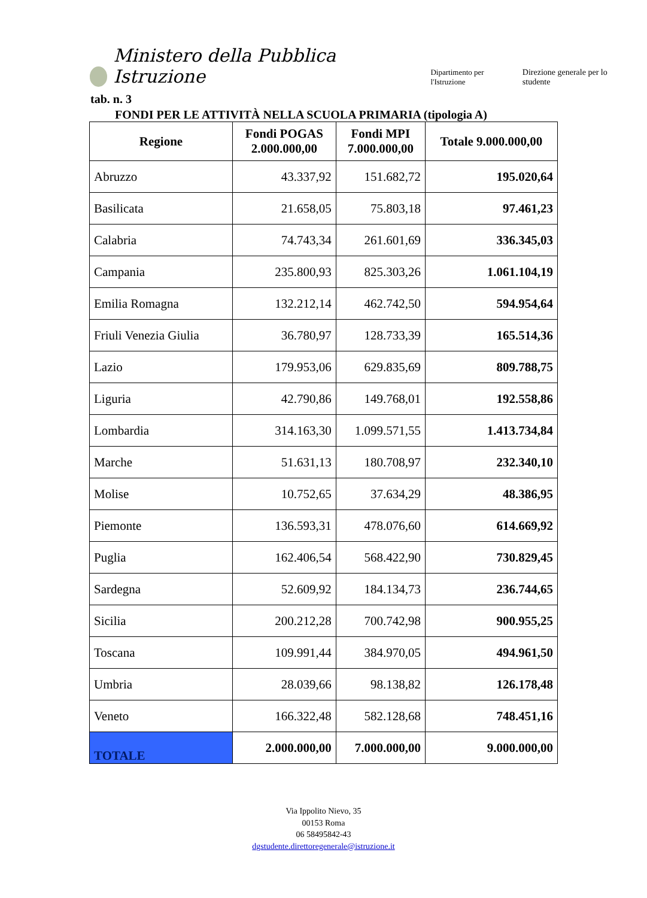Ministero della Pubblica Istruzione Dipartimento per l'Istruzione Direzione generale per lo studente
tab. n. 3
FONDI PER LE ATTIVITÀ NELLA SCUOLA PRIMARIA (tipologia A)
| Regione | Fondi POGAS 2.000.000,00 | Fondi MPI 7.000.000,00 | Totale 9.000.000,00 |
| --- | --- | --- | --- |
| Abruzzo | 43.337,92 | 151.682,72 | 195.020,64 |
| Basilicata | 21.658,05 | 75.803,18 | 97.461,23 |
| Calabria | 74.743,34 | 261.601,69 | 336.345,03 |
| Campania | 235.800,93 | 825.303,26 | 1.061.104,19 |
| Emilia Romagna | 132.212,14 | 462.742,50 | 594.954,64 |
| Friuli Venezia Giulia | 36.780,97 | 128.733,39 | 165.514,36 |
| Lazio | 179.953,06 | 629.835,69 | 809.788,75 |
| Liguria | 42.790,86 | 149.768,01 | 192.558,86 |
| Lombardia | 314.163,30 | 1.099.571,55 | 1.413.734,84 |
| Marche | 51.631,13 | 180.708,97 | 232.340,10 |
| Molise | 10.752,65 | 37.634,29 | 48.386,95 |
| Piemonte | 136.593,31 | 478.076,60 | 614.669,92 |
| Puglia | 162.406,54 | 568.422,90 | 730.829,45 |
| Sardegna | 52.609,92 | 184.134,73 | 236.744,65 |
| Sicilia | 200.212,28 | 700.742,98 | 900.955,25 |
| Toscana | 109.991,44 | 384.970,05 | 494.961,50 |
| Umbria | 28.039,66 | 98.138,82 | 126.178,48 |
| Veneto | 166.322,48 | 582.128,68 | 748.451,16 |
| TOTALE | 2.000.000,00 | 7.000.000,00 | 9.000.000,00 |
Via Ippolito Nievo, 35
00153 Roma
06 58495842-43
dgstudente.direttoregenerale@istruzione.it